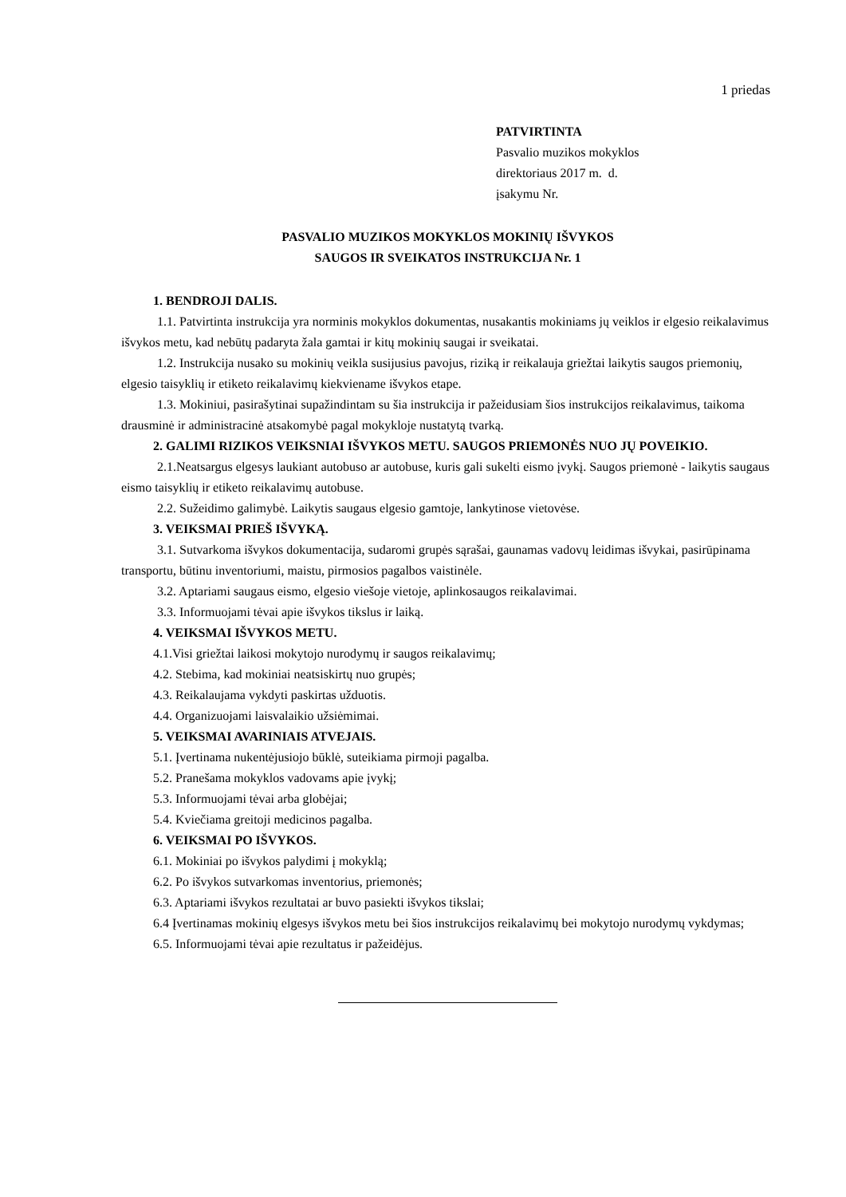1 priedas
PATVIRTINTA
Pasvalio muzikos mokyklos
direktoriaus 2017 m. d.
įsakymu Nr.
PASVALIO MUZIKOS MOKYKLOS MOKINIŲ IŠVYKOS
SAUGOS IR SVEIKATOS INSTRUKCIJA Nr. 1
1. BENDROJI DALIS.
1.1. Patvirtinta instrukcija yra norminis mokyklos dokumentas, nusakantis mokiniams jų veiklos ir elgesio reikalavimus išvykos metu, kad nebūtų padaryta žala gamtai ir kitų mokinių saugai ir sveikatai.
1.2. Instrukcija nusako su mokinių veikla susijusius pavojus, riziką ir reikalauja griežtai laikytis saugos priemonių, elgesio taisyklių ir etiketo reikalavimų kiekviename išvykos etape.
1.3. Mokiniui, pasirašytinai supažindintam su šia instrukcija ir pažeidusiam šios instrukcijos reikalavimus, taikoma drausminė ir administracinė atsakomybė pagal mokykloje nustatytą tvarką.
2. GALIMI RIZIKOS VEIKSNIAI IŠVYKOS METU. SAUGOS PRIEMONĖS NUO JŲ POVEIKIO.
2.1.Neatsargus elgesys laukiant autobuso ar autobuse, kuris gali sukelti eismo įvykį. Saugos priemonė - laikytis saugaus eismo taisyklių ir etiketo reikalavimų autobuse.
2.2. Sužeidimo galimybė. Laikytis saugaus elgesio gamtoje, lankytinose vietovėse.
3. VEIKSMAI PRIEŠ IŠVYKĄ.
3.1. Sutvarkoma išvykos dokumentacija, sudaromi grupės sąrašai, gaunamas vadovų leidimas išvykai, pasirūpinama transportu, būtinu inventoriumi, maistu, pirmosios pagalbos vaistinėle.
3.2. Aptariami saugaus eismo, elgesio viešoje vietoje, aplinkosaugos reikalavimai.
3.3. Informuojami tėvai apie išvykos tikslus ir laiką.
4. VEIKSMAI IŠVYKOS METU.
4.1.Visi griežtai laikosi mokytojo nurodymų ir saugos reikalavimų;
4.2. Stebima, kad mokiniai neatsiskirtų nuo grupės;
4.3. Reikalaujama vykdyti paskirtas užduotis.
4.4. Organizuojami laisvalaikio užsiėmimai.
5. VEIKSMAI AVARINIAIS ATVEJAIS.
5.1. Įvertinama nukentėjusiojo būklė, suteikiama pirmoji pagalba.
5.2. Pranešama mokyklos vadovams apie įvykį;
5.3. Informuojami tėvai arba globėjai;
5.4. Kviečiama greitoji medicinos pagalba.
6. VEIKSMAI PO IŠVYKOS.
6.1. Mokiniai po išvykos palydimi į mokyklą;
6.2. Po išvykos sutvarkomas inventorius, priemonės;
6.3. Aptariami išvykos rezultatai ar buvo pasiekti išvykos tikslai;
6.4 Įvertinamas mokinių elgesys išvykos metu bei šios instrukcijos reikalavimų bei mokytojo nurodymų vykdymas;
6.5. Informuojami tėvai apie rezultatus ir pažeidėjus.